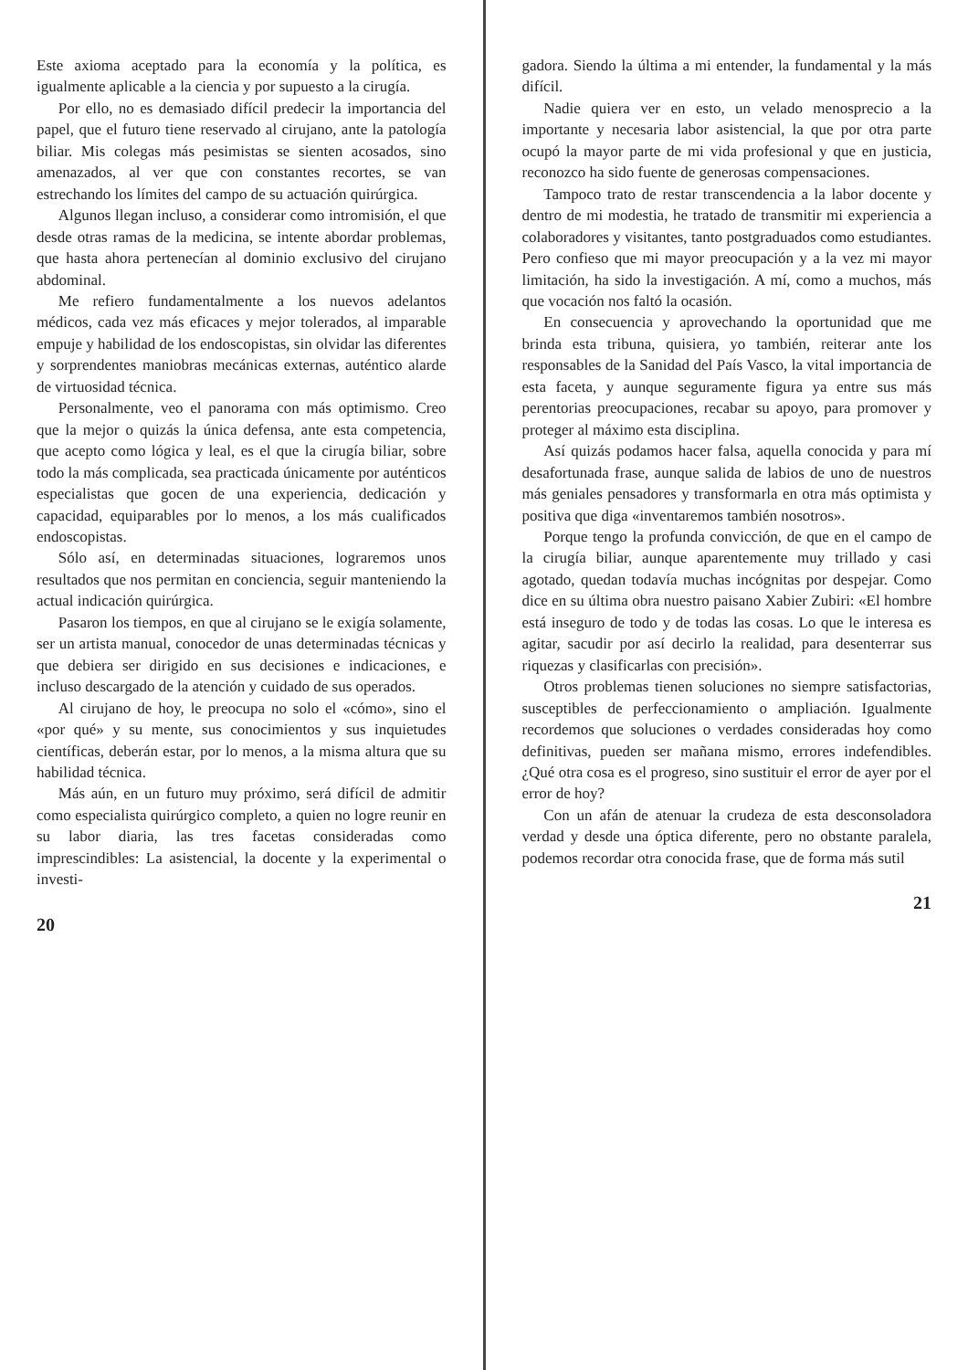Este axioma aceptado para la economía y la política, es igualmente aplicable a la ciencia y por supuesto a la cirugía.
Por ello, no es demasiado difícil predecir la importancia del papel, que el futuro tiene reservado al cirujano, ante la patología biliar. Mis colegas más pesimistas se sienten acosados, sino amenazados, al ver que con constantes recortes, se van estrechando los límites del campo de su actuación quirúrgica.
Algunos llegan incluso, a considerar como intromisión, el que desde otras ramas de la medicina, se intente abordar problemas, que hasta ahora pertenecían al dominio exclusivo del cirujano abdominal.
Me refiero fundamentalmente a los nuevos adelantos médicos, cada vez más eficaces y mejor tolerados, al imparable empuje y habilidad de los endoscopistas, sin olvidar las diferentes y sorprendentes maniobras mecánicas externas, auténtico alarde de virtuosidad técnica.
Personalmente, veo el panorama con más optimismo. Creo que la mejor o quizás la única defensa, ante esta competencia, que acepto como lógica y leal, es el que la cirugía biliar, sobre todo la más complicada, sea practicada únicamente por auténticos especialistas que gocen de una experiencia, dedicación y capacidad, equiparables por lo menos, a los más cualificados endoscopistas.
Sólo así, en determinadas situaciones, lograremos unos resultados que nos permitan en conciencia, seguir manteniendo la actual indicación quirúrgica.
Pasaron los tiempos, en que al cirujano se le exigía solamente, ser un artista manual, conocedor de unas determinadas técnicas y que debiera ser dirigido en sus decisiones e indicaciones, e incluso descargado de la atención y cuidado de sus operados.
Al cirujano de hoy, le preocupa no solo el «cómo», sino el «por qué» y su mente, sus conocimientos y sus inquietudes científicas, deberán estar, por lo menos, a la misma altura que su habilidad técnica.
Más aún, en un futuro muy próximo, será difícil de admitir como especialista quirúrgico completo, a quien no logre reunir en su labor diaria, las tres facetas consideradas como imprescindibles: La asistencial, la docente y la experimental o investi-
20
gadora. Siendo la última a mi entender, la fundamental y la más difícil.
Nadie quiera ver en esto, un velado menosprecio a la importante y necesaria labor asistencial, la que por otra parte ocupó la mayor parte de mi vida profesional y que en justicia, reconozco ha sido fuente de generosas compensaciones.
Tampoco trato de restar transcendencia a la labor docente y dentro de mi modestia, he tratado de transmitir mi experiencia a colaboradores y visitantes, tanto postgraduados como estudiantes. Pero confieso que mi mayor preocupación y a la vez mi mayor limitación, ha sido la investigación. A mí, como a muchos, más que vocación nos faltó la ocasión.
En consecuencia y aprovechando la oportunidad que me brinda esta tribuna, quisiera, yo también, reiterar ante los responsables de la Sanidad del País Vasco, la vital importancia de esta faceta, y aunque seguramente figura ya entre sus más perentorias preocupaciones, recabar su apoyo, para promover y proteger al máximo esta disciplina.
Así quizás podamos hacer falsa, aquella conocida y para mí desafortunada frase, aunque salida de labios de uno de nuestros más geniales pensadores y transformarla en otra más optimista y positiva que diga «inventaremos también nosotros».
Porque tengo la profunda convicción, de que en el campo de la cirugía biliar, aunque aparentemente muy trillado y casi agotado, quedan todavía muchas incógnitas por despejar. Como dice en su última obra nuestro paisano Xabier Zubiri: «El hombre está inseguro de todo y de todas las cosas. Lo que le interesa es agitar, sacudir por así decirlo la realidad, para desenterrar sus riquezas y clasificarlas con precisión».
Otros problemas tienen soluciones no siempre satisfactorias, susceptibles de perfeccionamiento o ampliación. Igualmente recordemos que soluciones o verdades consideradas hoy como definitivas, pueden ser mañana mismo, errores indefendibles. ¿Qué otra cosa es el progreso, sino sustituir el error de ayer por el error de hoy?
Con un afán de atenuar la crudeza de esta desconsoladora verdad y desde una óptica diferente, pero no obstante paralela, podemos recordar otra conocida frase, que de forma más sutil
21